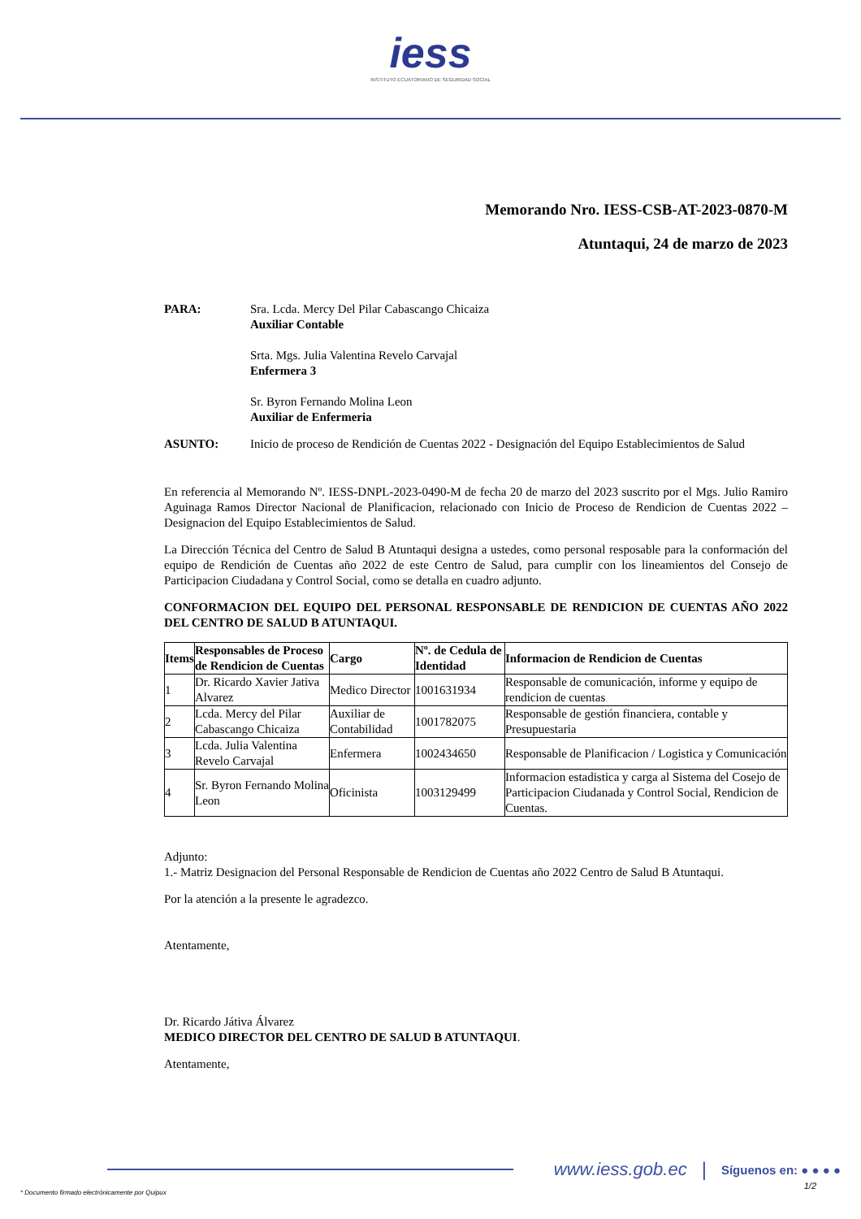iess
INSTITUTO ECUATORIANO DE SEGURIDAD SOCIAL
Memorando Nro. IESS-CSB-AT-2023-0870-M
Atuntaqui, 24 de marzo de 2023
PARA: Sra. Lcda. Mercy Del Pilar Cabascango Chicaiza
Auxiliar Contable
Srta. Mgs. Julia Valentina Revelo Carvajal
Enfermera 3
Sr. Byron Fernando Molina Leon
Auxiliar de Enfermeria
ASUNTO: Inicio de proceso de Rendición de Cuentas 2022 - Designación del Equipo Establecimientos de Salud
En referencia al Memorando Nº. IESS-DNPL-2023-0490-M de fecha 20 de marzo del 2023 suscrito por el Mgs. Julio Ramiro Aguinaga Ramos Director Nacional de Planificacion, relacionado con Inicio de Proceso de Rendicion de Cuentas 2022 – Designacion del Equipo Establecimientos de Salud.
La Dirección Técnica del Centro de Salud B Atuntaqui designa a ustedes, como personal resposable para la conformación del equipo de Rendición de Cuentas año 2022 de este Centro de Salud, para cumplir con los lineamientos del Consejo de Participacion Ciudadana y Control Social, como se detalla en cuadro adjunto.
CONFORMACION DEL EQUIPO DEL PERSONAL RESPONSABLE DE RENDICION DE CUENTAS AÑO 2022 DEL CENTRO DE SALUD B ATUNTAQUI.
| Items | Responsables de Proceso de Rendicion de Cuentas | Cargo | Nº. de Cedula de Identidad | Informacion de Rendicion de Cuentas |
| --- | --- | --- | --- | --- |
| 1 | Dr. Ricardo Xavier Jativa Alvarez | Medico Director | 1001631934 | Responsable de comunicación, informe y equipo de rendicion de cuentas |
| 2 | Lcda. Mercy del Pilar Cabascango Chicaiza | Auxiliar de Contabilidad | 1001782075 | Responsable de gestión financiera, contable y Presupuestaria |
| 3 | Lcda. Julia Valentina Revelo Carvajal | Enfermera | 1002434650 | Responsable de Planificacion / Logistica y Comunicación |
| 4 | Sr. Byron Fernando Molina Leon | Oficinista | 1003129499 | Informacion estadistica y carga al Sistema del Cosejo de Participacion Ciudanada y Control Social, Rendicion de Cuentas. |
Adjunto:
1.- Matriz Designacion del Personal Responsable de Rendicion de Cuentas año 2022 Centro de Salud B Atuntaqui.
Por la atención a la presente le agradezco.
Atentamente,
Dr. Ricardo Játiva Álvarez
MEDICO DIRECTOR DEL CENTRO DE SALUD B ATUNTAQUI.
Atentamente,
www.iess.gob.ec | Síguenos en: ● ● ● ●
* Documento firmado electrónicamente por Quipux 1/2